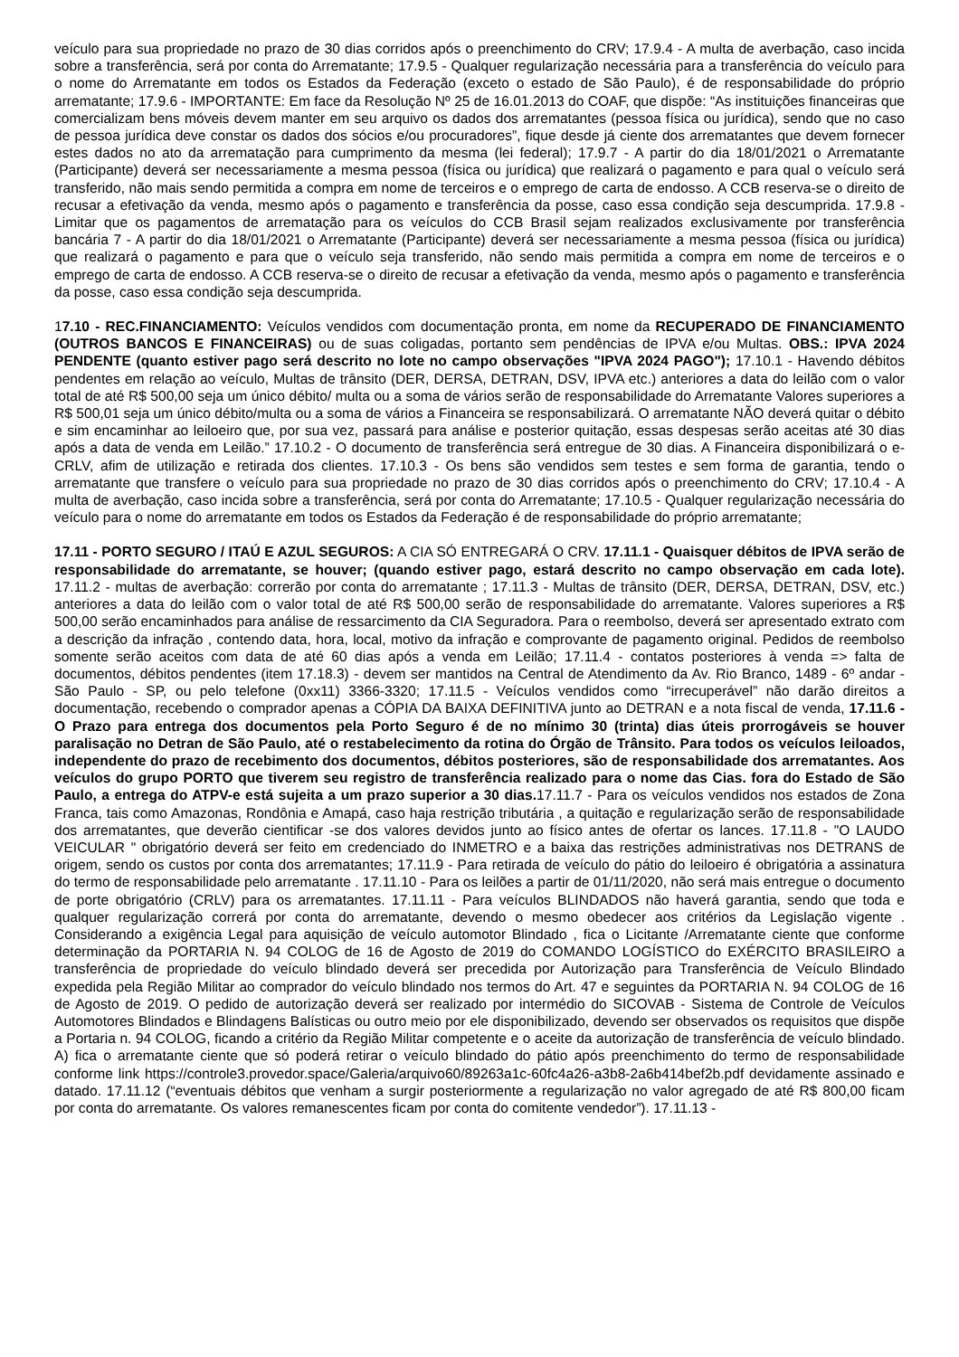veículo para sua propriedade no prazo de 30 dias corridos após o preenchimento do CRV; 17.9.4 - A multa de averbação, caso incida sobre a transferência, será por conta do Arrematante; 17.9.5 - Qualquer regularização necessária para a transferência do veículo para o nome do Arrematante em todos os Estados da Federação (exceto o estado de São Paulo), é de responsabilidade do próprio arrematante; 17.9.6 - IMPORTANTE: Em face da Resolução Nº 25 de 16.01.2013 do COAF, que dispõe: “As instituições financeiras que comercializam bens móveis devem manter em seu arquivo os dados dos arrematantes (pessoa física ou jurídica), sendo que no caso de pessoa jurídica deve constar os dados dos sócios e/ou procuradores”, fique desde já ciente dos arrematantes que devem fornecer estes dados no ato da arrematação para cumprimento da mesma (lei federal); 17.9.7 - A partir do dia 18/01/2021 o Arrematante (Participante) deverá ser necessariamente a mesma pessoa (física ou jurídica) que realizará o pagamento e para qual o veículo será transferido, não mais sendo permitida a compra em nome de terceiros e o emprego de carta de endosso. A CCB reserva-se o direito de recusar a efetivação da venda, mesmo após o pagamento e transferência da posse, caso essa condição seja descumprida. 17.9.8 - Limitar que os pagamentos de arrematação para os veículos do CCB Brasil sejam realizados exclusivamente por transferência bancária 7 - A partir do dia 18/01/2021 o Arrematante (Participante) deverá ser necessariamente a mesma pessoa (física ou jurídica) que realizará o pagamento e para que o veículo seja transferido, não sendo mais permitida a compra em nome de terceiros e o emprego de carta de endosso. A CCB reserva-se o direito de recusar a efetivação da venda, mesmo após o pagamento e transferência da posse, caso essa condição seja descumprida.
17.10 - REC.FINANCIAMENTO: Veículos vendidos com documentação pronta, em nome da RECUPERADO DE FINANCIAMENTO (OUTROS BANCOS E FINANCEIRAS) ou de suas coligadas, portanto sem pendências de IPVA e/ou Multas. OBS.: IPVA 2024 PENDENTE (quanto estiver pago será descrito no lote no campo observações "IPVA 2024 PAGO"); 17.10.1 - Havendo débitos pendentes em relação ao veículo, Multas de trânsito (DER, DERSA, DETRAN, DSV, IPVA etc.) anteriores a data do leilão com o valor total de até R$ 500,00 seja um único débito/ multa ou a soma de vários serão de responsabilidade do Arrematante Valores superiores a R$ 500,01 seja um único débito/multa ou a soma de vários a Financeira se responsabilizará. O arrematante NÃO deverá quitar o débito e sim encaminhar ao leiloeiro que, por sua vez, passará para análise e posterior quitação, essas despesas serão aceitas até 30 dias após a data de venda em Leilão.” 17.10.2 - O documento de transferência será entregue de 30 dias. A Financeira disponibilizará o e-CRLV, afim de utilização e retirada dos clientes. 17.10.3 - Os bens são vendidos sem testes e sem forma de garantia, tendo o arrematante que transfere o veículo para sua propriedade no prazo de 30 dias corridos após o preenchimento do CRV; 17.10.4 - A multa de averbação, caso incida sobre a transferência, será por conta do Arrematante; 17.10.5 - Qualquer regularização necessária do veículo para o nome do arrematante em todos os Estados da Federação é de responsabilidade do próprio arrematante;
17.11 - PORTO SEGURO / ITAÚ E AZUL SEGUROS: A CIA SÓ ENTREGARÁ O CRV. 17.11.1 - Quaisquer débitos de IPVA serão de responsabilidade do arrematante, se houver; (quando estiver pago, estará descrito no campo observação em cada lote). 17.11.2 - multas de averbação: correrão por conta do arrematante ; 17.11.3 - Multas de trânsito (DER, DERSA, DETRAN, DSV, etc.) anteriores a data do leilão com o valor total de até R$ 500,00 serão de responsabilidade do arrematante. Valores superiores a R$ 500,00 serão encaminhados para análise de ressarcimento da CIA Seguradora. Para o reembolso, deverá ser apresentado extrato com a descrição da infração , contendo data, hora, local, motivo da infração e comprovante de pagamento original. Pedidos de reembolso somente serão aceitos com data de até 60 dias após a venda em Leilão; 17.11.4 - contatos posteriores à venda => falta de documentos, débitos pendentes (item 17.18.3) - devem ser mantidos na Central de Atendimento da Av. Rio Branco, 1489 - 6º andar - São Paulo - SP, ou pelo telefone (0xx11) 3366-3320; 17.11.5 - Veículos vendidos como “irrecuperável” não darão direitos a documentação, recebendo o comprador apenas a CÓPIA DA BAIXA DEFINITIVA junto ao DETRAN e a nota fiscal de venda, 17.11.6 - O Prazo para entrega dos documentos pela Porto Seguro é de no mínimo 30 (trinta) dias úteis prorrogáveis se houver paralisação no Detran de São Paulo, até o restabelecimento da rotina do Órgão de Trânsito. Para todos os veículos leiloados, independente do prazo de recebimento dos documentos, débitos posteriores, são de responsabilidade dos arrematantes. Aos veículos do grupo PORTO que tiverem seu registro de transferência realizado para o nome das Cias. fora do Estado de São Paulo, a entrega do ATPV-e está sujeita a um prazo superior a 30 dias. 17.11.7 - Para os veículos vendidos nos estados de Zona Franca, tais como Amazonas, Rondônia e Amapá, caso haja restrição tributária , a quitação e regularização serão de responsabilidade dos arrematantes, que deverão cientificar -se dos valores devidos junto ao físico antes de ofertar os lances. 17.11.8 - "O LAUDO VEICULAR " obrigatório deverá ser feito em credenciado do INMETRO e a baixa das restrições administrativas nos DETRANS de origem, sendo os custos por conta dos arrematantes; 17.11.9 - Para retirada de veículo do pátio do leiloeiro é obrigatória a assinatura do termo de responsabilidade pelo arrematante . 17.11.10 - Para os leilões a partir de 01/11/2020, não será mais entregue o documento de porte obrigatório (CRLV) para os arrematantes. 17.11.11 - Para veículos BLINDADOS não haverá garantia, sendo que toda e qualquer regularização correrá por conta do arrematante, devendo o mesmo obedecer aos critérios da Legislação vigente . Considerando a exigência Legal para aquisição de veículo automotor Blindado , fica o Licitante /Arrematante ciente que conforme determinação da PORTARIA N. 94 COLOG de 16 de Agosto de 2019 do COMANDO LOGÍSTICO do EXÉRCITO BRASILEIRO a transferência de propriedade do veículo blindado deverá ser precedida por Autorização para Transferência de Veículo Blindado expedida pela Região Militar ao comprador do veículo blindado nos termos do Art. 47 e seguintes da PORTARIA N. 94 COLOG de 16 de Agosto de 2019. O pedido de autorização deverá ser realizado por intermédio do SICOVAB - Sistema de Controle de Veículos Automotores Blindados e Blindagens Balísticas ou outro meio por ele disponibilizado, devendo ser observados os requisitos que dispõe a Portaria n. 94 COLOG, ficando a critério da Região Militar competente e o aceite da autorização de transferência de veículo blindado. A) fica o arrematante ciente que só poderá retirar o veículo blindado do pátio após preenchimento do termo de responsabilidade conforme link https://controle3.provedor.space/Galeria/arquivo60/89263a1c-60fc4a26-a3b8-2a6b414bef2b.pdf devidamente assinado e datado. 17.11.12 (“eventuais débitos que venham a surgir posteriormente a regularização no valor agregado de até R$ 800,00 ficam por conta do arrematante. Os valores remanescentes ficam por conta do comitente vendedor”). 17.11.13 -